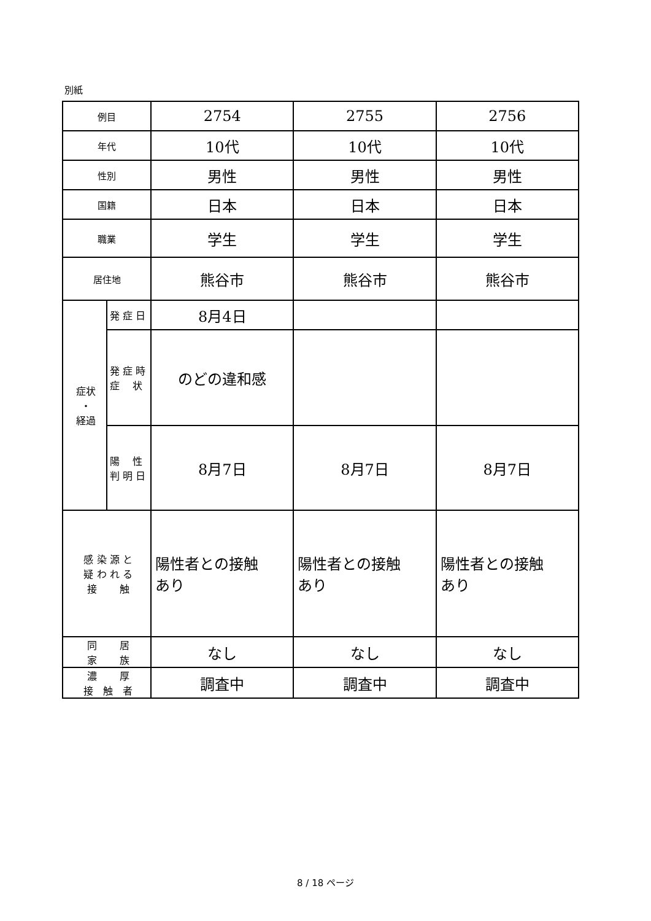別紙
| 例目 | | 2754 | 2755 | 2756 |
| 年代 | | 10代 | 10代 | 10代 |
| 性別 | | 男性 | 男性 | 男性 |
| 国籍 | | 日本 | 日本 | 日本 |
| 職業 | | 学生 | 学生 | 学生 |
| 居住地 | | 熊谷市 | 熊谷市 | 熊谷市 |
| 症状 ・ 経過 | 発 症 日 | 8月4日 | | |
| | 発 症 時 症 状 | のどの違和感 | | |
| | 陽 性 判 明 日 | 8月7日 | 8月7日 | 8月7日 |
| 感 染 源 と 疑 わ れ る 接 触 | | 陽性者との接触 あり | 陽性者との接触 あり | 陽性者との接触 あり |
| 同 居 家 族 | | なし | なし | なし |
| 濃 厚 接 触 者 | | 調査中 | 調査中 | 調査中 |
8 / 18 ページ